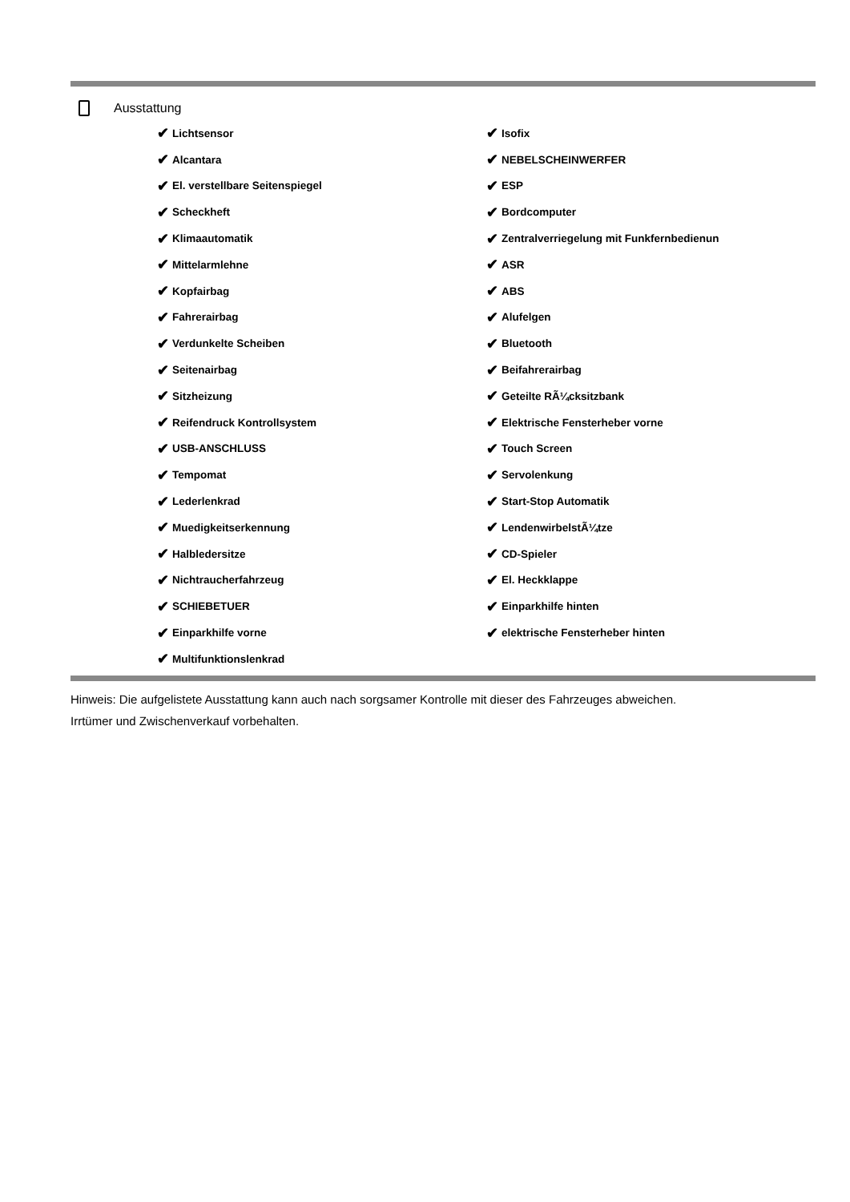Ausstattung
✔ Lichtsensor
✔ Alcantara
✔ El. verstellbare Seitenspiegel
✔ Scheckheft
✔ Klimaautomatik
✔ Mittelarmlehne
✔ Kopfairbag
✔ Fahrerairbag
✔ Verdunkelte Scheiben
✔ Seitenairbag
✔ Sitzheizung
✔ Reifendruck Kontrollsystem
✔ USB-ANSCHLUSS
✔ Tempomat
✔ Lederlenkrad
✔ Muedigkeitserkennung
✔ Halbledersitze
✔ Nichtraucherfahrzeug
✔ SCHIEBETUER
✔ Einparkhilfe vorne
✔ Multifunktionslenkrad
✔ Isofix
✔ NEBELSCHEINWERFER
✔ ESP
✔ Bordcomputer
✔ Zentralverriegelung mit Funkfernbedienun
✔ ASR
✔ ABS
✔ Alufelgen
✔ Bluetooth
✔ Beifahrerairbag
✔ Geteilte RÃ¼cksitzbank
✔ Elektrische Fensterheber vorne
✔ Touch Screen
✔ Servolenkung
✔ Start-Stop Automatik
✔ LendenwirbelstÃ¼tze
✔ CD-Spieler
✔ El. Heckklappe
✔ Einparkhilfe hinten
✔ elektrische Fensterheber hinten
Hinweis: Die aufgelistete Ausstattung kann auch nach sorgsamer Kontrolle mit dieser des Fahrzeuges abweichen. Irrtümer und Zwischenverkauf vorbehalten.